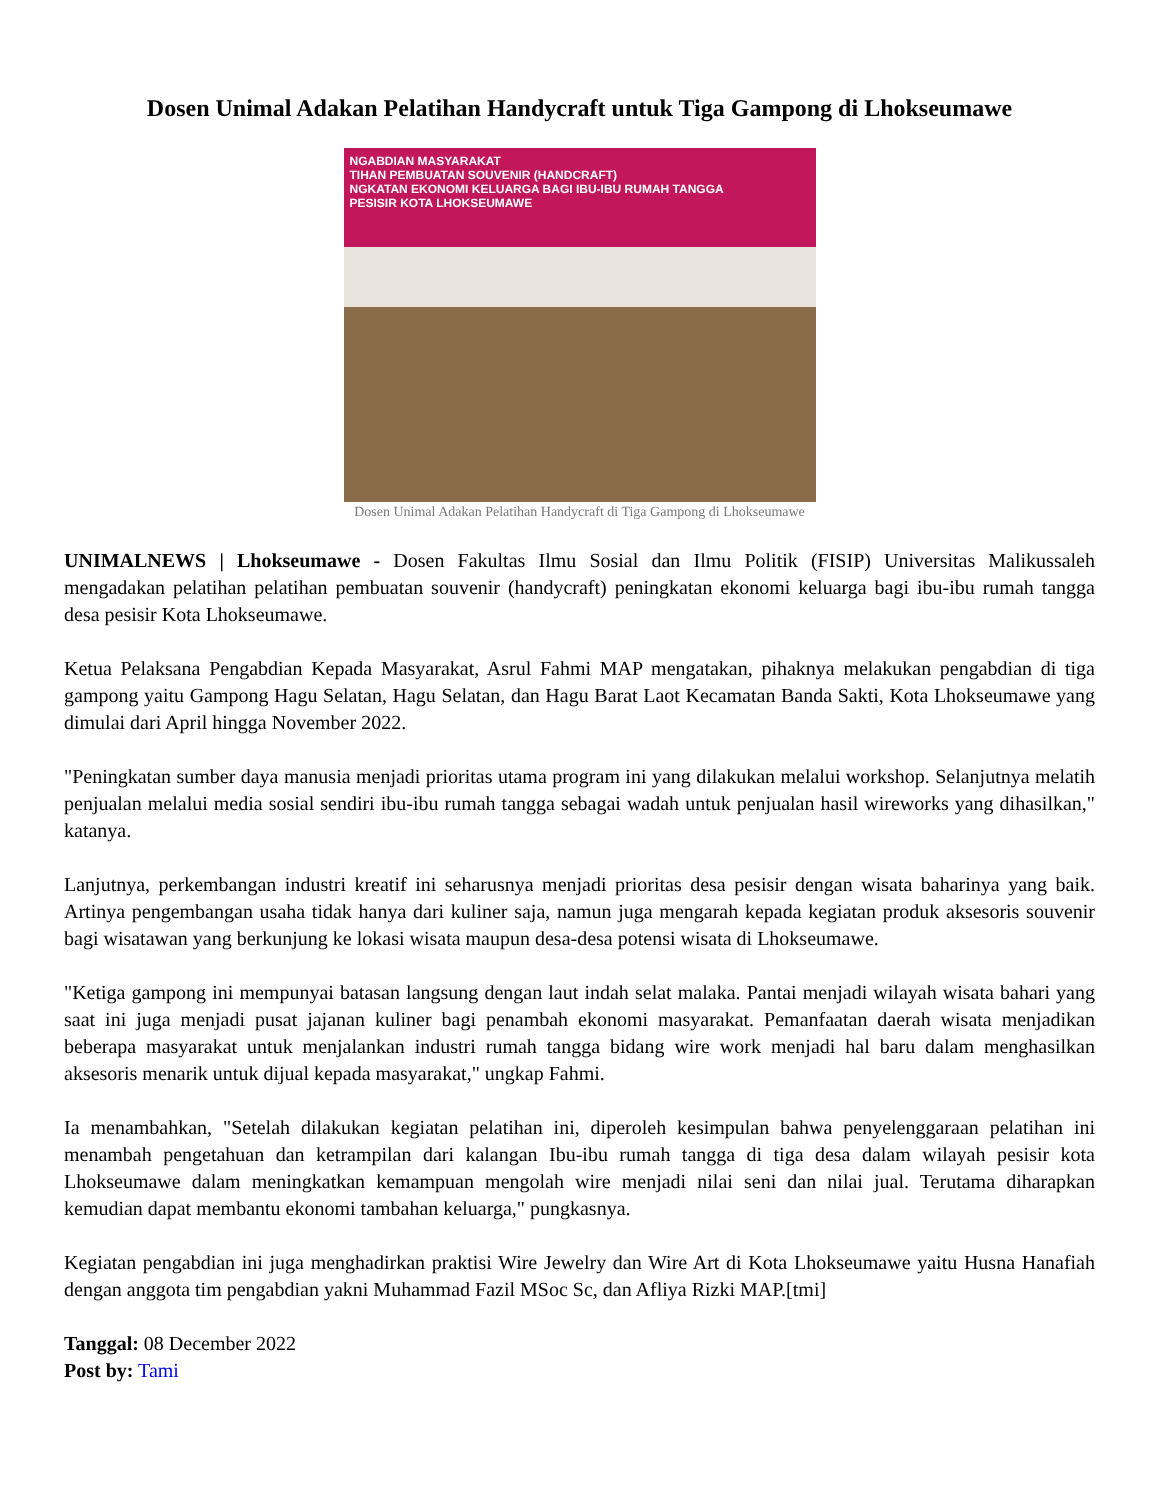Dosen Unimal Adakan Pelatihan Handycraft untuk Tiga Gampong di Lhokseumawe
NGABDIAN MASYARAKAT
TIHAN PEMBUATAN SOUVENIR (HANDCRAFT)
NGKATAN EKONOMI KELUARGA BAGI IBU-IBU RUMAH TANGGA
PESISIR KOTA LHOKSEUMAWE
Dosen Unimal Adakan Pelatihan Handycraft di Tiga Gampong di Lhokseumawe
UNIMALNEWS | Lhokseumawe - Dosen Fakultas Ilmu Sosial dan Ilmu Politik (FISIP) Universitas Malikussaleh mengadakan pelatihan pelatihan pembuatan souvenir (handycraft) peningkatan ekonomi keluarga bagi ibu-ibu rumah tangga desa pesisir Kota Lhokseumawe.
Ketua Pelaksana Pengabdian Kepada Masyarakat, Asrul Fahmi MAP mengatakan, pihaknya melakukan pengabdian di tiga gampong yaitu Gampong Hagu Selatan, Hagu Selatan, dan Hagu Barat Laot Kecamatan Banda Sakti, Kota Lhokseumawe yang dimulai dari April hingga November 2022.
"Peningkatan sumber daya manusia menjadi prioritas utama program ini yang dilakukan melalui workshop. Selanjutnya melatih penjualan melalui media sosial sendiri ibu-ibu rumah tangga sebagai wadah untuk penjualan hasil wireworks yang dihasilkan," katanya.
Lanjutnya, perkembangan industri kreatif ini seharusnya menjadi prioritas desa pesisir dengan wisata baharinya yang baik. Artinya pengembangan usaha tidak hanya dari kuliner saja, namun juga mengarah kepada kegiatan produk aksesoris souvenir bagi wisatawan yang berkunjung ke lokasi wisata maupun desa-desa potensi wisata di Lhokseumawe.
"Ketiga gampong ini mempunyai batasan langsung dengan laut indah selat malaka. Pantai menjadi wilayah wisata bahari yang saat ini juga menjadi pusat jajanan kuliner bagi penambah ekonomi masyarakat. Pemanfaatan daerah wisata menjadikan beberapa masyarakat untuk menjalankan industri rumah tangga bidang wire work menjadi hal baru dalam menghasilkan aksesoris menarik untuk dijual kepada masyarakat," ungkap Fahmi.
Ia menambahkan, "Setelah dilakukan kegiatan pelatihan ini, diperoleh kesimpulan bahwa penyelenggaraan pelatihan ini menambah pengetahuan dan ketrampilan dari kalangan Ibu-ibu rumah tangga di tiga desa dalam wilayah pesisir kota Lhokseumawe dalam meningkatkan kemampuan mengolah wire menjadi nilai seni dan nilai jual. Terutama diharapkan kemudian dapat membantu ekonomi tambahan keluarga," pungkasnya.
Kegiatan pengabdian ini juga menghadirkan praktisi Wire Jewelry dan Wire Art di Kota Lhokseumawe yaitu Husna Hanafiah dengan anggota tim pengabdian yakni Muhammad Fazil MSoc Sc, dan Afliya Rizki MAP.[tmi]
Tanggal: 08 December 2022
Post by: Tami